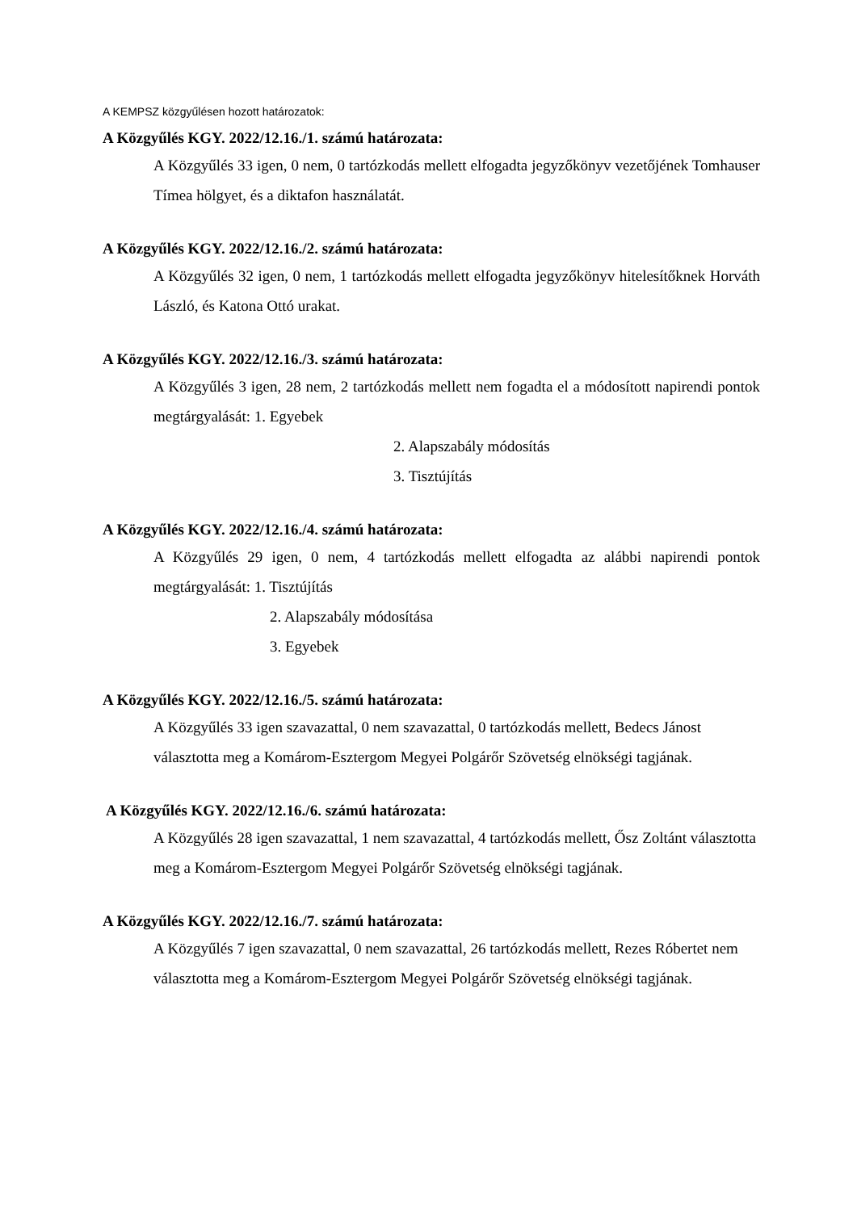A KEMPSZ közgyűlésen hozott határozatok:
A Közgyűlés KGY. 2022/12.16./1. számú határozata:
A Közgyűlés 33 igen, 0 nem, 0 tartózkodás mellett elfogadta jegyzőkönyv vezetőjének Tomhauser Tímea hölgyet, és a diktafon használatát.
A Közgyűlés KGY. 2022/12.16./2. számú határozata:
A Közgyűlés 32 igen, 0 nem, 1 tartózkodás mellett elfogadta jegyzőkönyv hitelesítőknek Horváth László, és Katona Ottó urakat.
A Közgyűlés KGY. 2022/12.16./3. számú határozata:
A Közgyűlés 3 igen, 28 nem, 2 tartózkodás mellett nem fogadta el a módosított napirendi pontok megtárgyalását: 1. Egyebek
2. Alapszabály módosítás
3. Tisztújítás
A Közgyűlés KGY. 2022/12.16./4. számú határozata:
A Közgyűlés 29 igen, 0 nem, 4 tartózkodás mellett elfogadta az alábbi napirendi pontok megtárgyalását: 1. Tisztújítás
2. Alapszabály módosítása
3. Egyebek
A Közgyűlés KGY. 2022/12.16./5. számú határozata:
A Közgyűlés 33 igen szavazattal, 0 nem szavazattal, 0 tartózkodás mellett, Bedecs Jánost választotta meg a Komárom-Esztergom Megyei Polgárőr Szövetség elnökségi tagjának.
A Közgyűlés KGY. 2022/12.16./6. számú határozata:
A Közgyűlés 28 igen szavazattal, 1 nem szavazattal, 4 tartózkodás mellett, Ősz Zoltánt választotta meg a Komárom-Esztergom Megyei Polgárőr Szövetség elnökségi tagjának.
A Közgyűlés KGY. 2022/12.16./7. számú határozata:
A Közgyűlés 7 igen szavazattal, 0 nem szavazattal, 26 tartózkodás mellett, Rezes Róbertet nem választotta meg a Komárom-Esztergom Megyei Polgárőr Szövetség elnökségi tagjának.